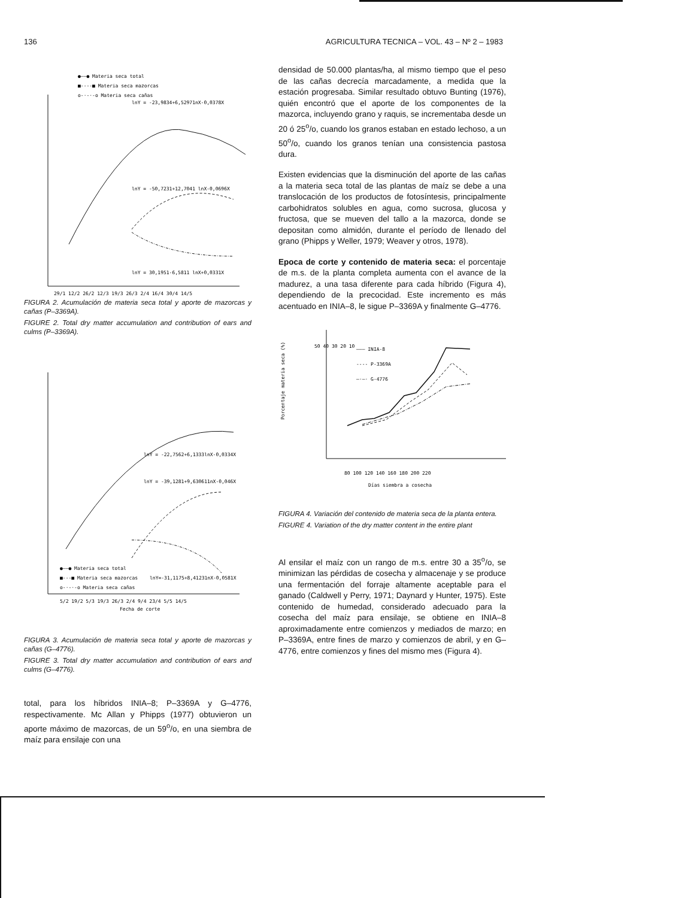136 AGRICULTURA TECNICA – VOL. 43 – Nº 2 – 1983
●——● Materia seca total
■----■ Materia seca mazorcas
o-·-·-o Materia seca cañas
lnY = -23,9834+6,52971nX-0,0378X
lnY = -50,7231+12,7041 lnX-0,0696X
lnY = 30,1951-6,5811 lnX+0,0331X
29/1 12/2 26/2 12/3 19/3 26/3 2/4 16/4 30/4 14/5
FIGURA 2. Acumulación de materia seca total y aporte de mazorcas y cañas (P–3369A).
FIGURE 2. Total dry matter accumulation and contribution of ears and culms (P–3369A).
lnY = -22,7562+6,1333lnX-0,0334X
lnY = -39,1281+9,630611nX-0,046X
●——● Materia seca total
■---■ Materia seca mazorcas
lnY=-31,1175+8,41231nX-0,0581X
o-·-·-o Materia seca cañas
5/2 19/2 5/3 19/3 26/3 2/4 9/4 23/4 5/5 14/5
Fecha de corte
FIGURA 3. Acumulación de materia seca total y aporte de mazorcas y cañas (G–4776).
FIGURE 3. Total dry matter accumulation and contribution of ears and culms (G–4776).
total, para los híbridos INIA–8; P–3369A y G–4776, respectivamente. Mc Allan y Phipps (1977) obtuvieron un aporte máximo de mazorcas, de un 59<sup>o</sup>/o, en una siembra de maíz para ensilaje con una
densidad de 50.000 plantas/ha, al mismo tiempo que el peso de las cañas decrecía marcadamente, a medida que la estación progresaba. Similar resultado obtuvo Bunting (1976), quién encontró que el aporte de los componentes de la mazorca, incluyendo grano y raquis, se incrementaba desde un 20 ó 25<sup>o</sup>/o, cuando los granos estaban en estado lechoso, a un 50<sup>o</sup>/o, cuando los granos tenían una consistencia pastosa dura.
Existen evidencias que la disminución del aporte de las cañas a la materia seca total de las plantas de maíz se debe a una translocación de los productos de fotosíntesis, principalmente carbohidratos solubles en agua, como sucrosa, glucosa y fructosa, que se mueven del tallo a la mazorca, donde se depositan como almidón, durante el período de llenado del grano (Phipps y Weller, 1979; Weaver y otros, 1978).
Epoca de corte y contenido de materia seca: el porcentaje de m.s. de la planta completa aumenta con el avance de la madurez, a una tasa diferente para cada híbrido (Figura 4), dependiendo de la precocidad. Este incremento es más acentuado en INIA–8, le sigue P–3369A y finalmente G–4776.
50 40 30 20 10
Porcentaje materia seca (%)
——— INIA-8
---- P-3369A
—·—· G-4776
80 100 120 140 160 180 200 220
Días siembra a cosecha
FIGURA 4. Variación del contenido de materia seca de la planta entera.
FIGURE 4. Variation of the dry matter content in the entire plant
Al ensilar el maíz con un rango de m.s. entre 30 a 35<sup>o</sup>/o, se minimizan las pérdidas de cosecha y almacenaje y se produce una fermentación del forraje altamente aceptable para el ganado (Caldwell y Perry, 1971; Daynard y Hunter, 1975). Este contenido de humedad, considerado adecuado para la cosecha del maíz para ensilaje, se obtiene en INIA–8 aproximadamente entre comienzos y mediados de marzo; en P–3369A, entre fines de marzo y comienzos de abril, y en G–4776, entre comienzos y fines del mismo mes (Figura 4).